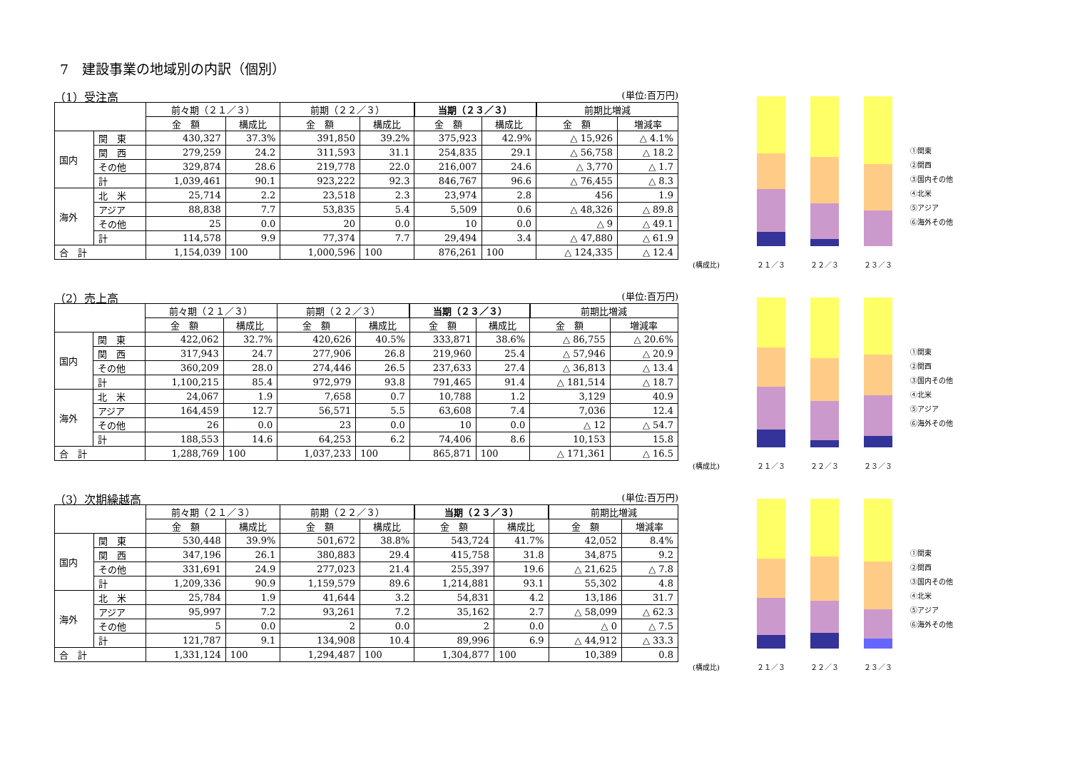7　建設事業の地域別の内訳（個別）
（1）受注高 (単位:百万円)
| | | 前々期（２１／３） | | 前期（２２／３） | | 当期（２３／３） | | 前期比増減 | |
| --- | --- | --- | --- | --- | --- | --- | --- | --- | --- |
| | | 金 額 | 構成比 | 金 額 | 構成比 | 金 額 | 構成比 | 金 額 | 増減率 |
| 国内 | 関 東 | 430,327 | 37.3% | 391,850 | 39.2% | 375,923 | 42.9% | △ 15,926 | △ 4.1% |
| | 関 西 | 279,259 | 24.2 | 311,593 | 31.1 | 254,835 | 29.1 | △ 56,758 | △ 18.2 |
| | その他 | 329,874 | 28.6 | 219,778 | 22.0 | 216,007 | 24.6 | △ 3,770 | △ 1.7 |
| | 計 | 1,039,461 | 90.1 | 923,222 | 92.3 | 846,767 | 96.6 | △ 76,455 | △ 8.3 |
| 海外 | 北 米 | 25,714 | 2.2 | 23,518 | 2.3 | 23,974 | 2.8 | 456 | 1.9 |
| | アジア | 88,838 | 7.7 | 53,835 | 5.4 | 5,509 | 0.6 | △ 48,326 | △ 89.8 |
| | その他 | 25 | 0.0 | 20 | 0.0 | 10 | 0.0 | △ 9 | △ 49.1 |
| | 計 | 114,578 | 9.9 | 77,374 | 7.7 | 29,494 | 3.4 | △ 47,880 | △ 61.9 |
| 合 計 | | 1,154,039 | 100 | 1,000,596 | 100 | 876,261 | 100 | △ 124,335 | △ 12.4 |
(構成比)
２１／３
２２／３
２３／３
①関東
②関西
③国内その他
④北米
⑤アジア
⑥海外その他
（2）売上高 (単位:百万円)
| | | 前々期（２１／３） | | 前期（２２／３） | | 当期（２３／３） | | 前期比増減 | |
| --- | --- | --- | --- | --- | --- | --- | --- | --- | --- |
| | | 金 額 | 構成比 | 金 額 | 構成比 | 金 額 | 構成比 | 金 額 | 増減率 |
| 国内 | 関 東 | 422,062 | 32.7% | 420,626 | 40.5% | 333,871 | 38.6% | △ 86,755 | △ 20.6% |
| | 関 西 | 317,943 | 24.7 | 277,906 | 26.8 | 219,960 | 25.4 | △ 57,946 | △ 20.9 |
| | その他 | 360,209 | 28.0 | 274,446 | 26.5 | 237,633 | 27.4 | △ 36,813 | △ 13.4 |
| | 計 | 1,100,215 | 85.4 | 972,979 | 93.8 | 791,465 | 91.4 | △ 181,514 | △ 18.7 |
| 海外 | 北 米 | 24,067 | 1.9 | 7,658 | 0.7 | 10,788 | 1.2 | 3,129 | 40.9 |
| | アジア | 164,459 | 12.7 | 56,571 | 5.5 | 63,608 | 7.4 | 7,036 | 12.4 |
| | その他 | 26 | 0.0 | 23 | 0.0 | 10 | 0.0 | △ 12 | △ 54.7 |
| | 計 | 188,553 | 14.6 | 64,253 | 6.2 | 74,406 | 8.6 | 10,153 | 15.8 |
| 合 計 | | 1,288,769 | 100 | 1,037,233 | 100 | 865,871 | 100 | △ 171,361 | △ 16.5 |
(構成比)
２１／３
２２／３
２３／３
①関東
②関西
③国内その他
④北米
⑤アジア
⑥海外その他
（3）次期繰越高 (単位:百万円)
| | | 前々期（２１／３） | | 前期（２２／３） | | 当期（２３／３） | | 前期比増減 | |
| --- | --- | --- | --- | --- | --- | --- | --- | --- | --- |
| | | 金 額 | 構成比 | 金 額 | 構成比 | 金 額 | 構成比 | 金 額 | 増減率 |
| 国内 | 関 東 | 530,448 | 39.9% | 501,672 | 38.8% | 543,724 | 41.7% | 42,052 | 8.4% |
| | 関 西 | 347,196 | 26.1 | 380,883 | 29.4 | 415,758 | 31.8 | 34,875 | 9.2 |
| | その他 | 331,691 | 24.9 | 277,023 | 21.4 | 255,397 | 19.6 | △ 21,625 | △ 7.8 |
| | 計 | 1,209,336 | 90.9 | 1,159,579 | 89.6 | 1,214,881 | 93.1 | 55,302 | 4.8 |
| 海外 | 北 米 | 25,784 | 1.9 | 41,644 | 3.2 | 54,831 | 4.2 | 13,186 | 31.7 |
| | アジア | 95,997 | 7.2 | 93,261 | 7.2 | 35,162 | 2.7 | △ 58,099 | △ 62.3 |
| | その他 | 5 | 0.0 | 2 | 0.0 | 2 | 0.0 | △ 0 | △ 7.5 |
| | 計 | 121,787 | 9.1 | 134,908 | 10.4 | 89,996 | 6.9 | △ 44,912 | △ 33.3 |
| 合 計 | | 1,331,124 | 100 | 1,294,487 | 100 | 1,304,877 | 100 | 10,389 | 0.8 |
(構成比)
２１／３
２２／３
２３／３
①関東
②関西
③国内その他
④北米
⑤アジア
⑥海外その他